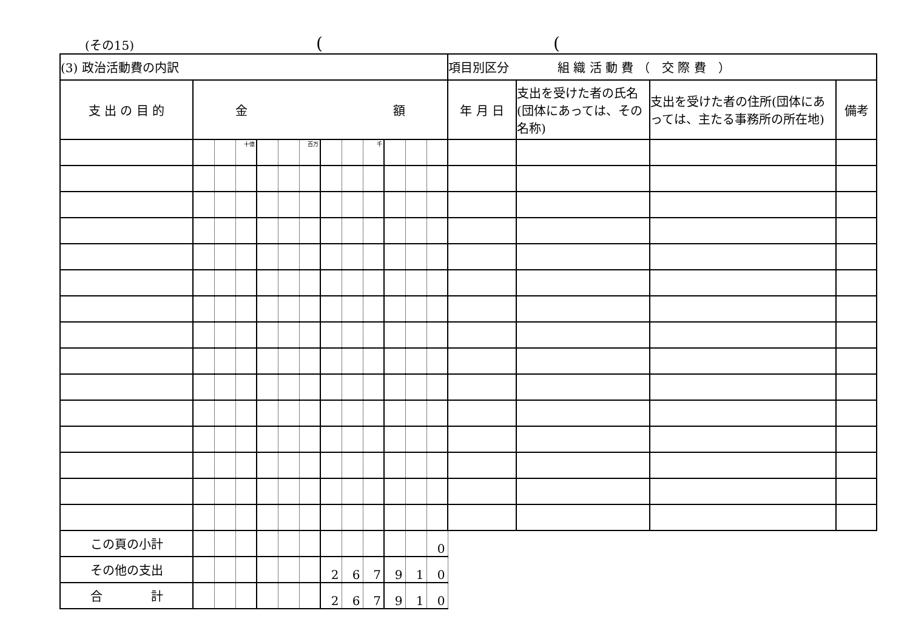(その15)
(
(
| (3) 政治活動費の内訳 | | | | | | | | | | | | | 項目別区分 組 織 活 動 費 （ 交 際 費 ） | | | |
| 支 出 の 目 的 | 金 額 | | | | | | | | | | | | 年 月 日 | 支出を受けた者の氏名(団体にあっては、その名称) | 支出を受けた者の住所(団体にあっては、主たる事務所の所在地) | 備考 |
| | | | 十億 | | | 百万 | | | 千 | | | | | | | |
| この頁の小計 | | | | | | | | | | | | 0 | | | | |
| その他の支出 | | | | | | | 2 | 6 | 7 | 9 | 1 | 0 | | | | |
| 合 計 | | | | | | | 2 | 6 | 7 | 9 | 1 | 0 | | | | |